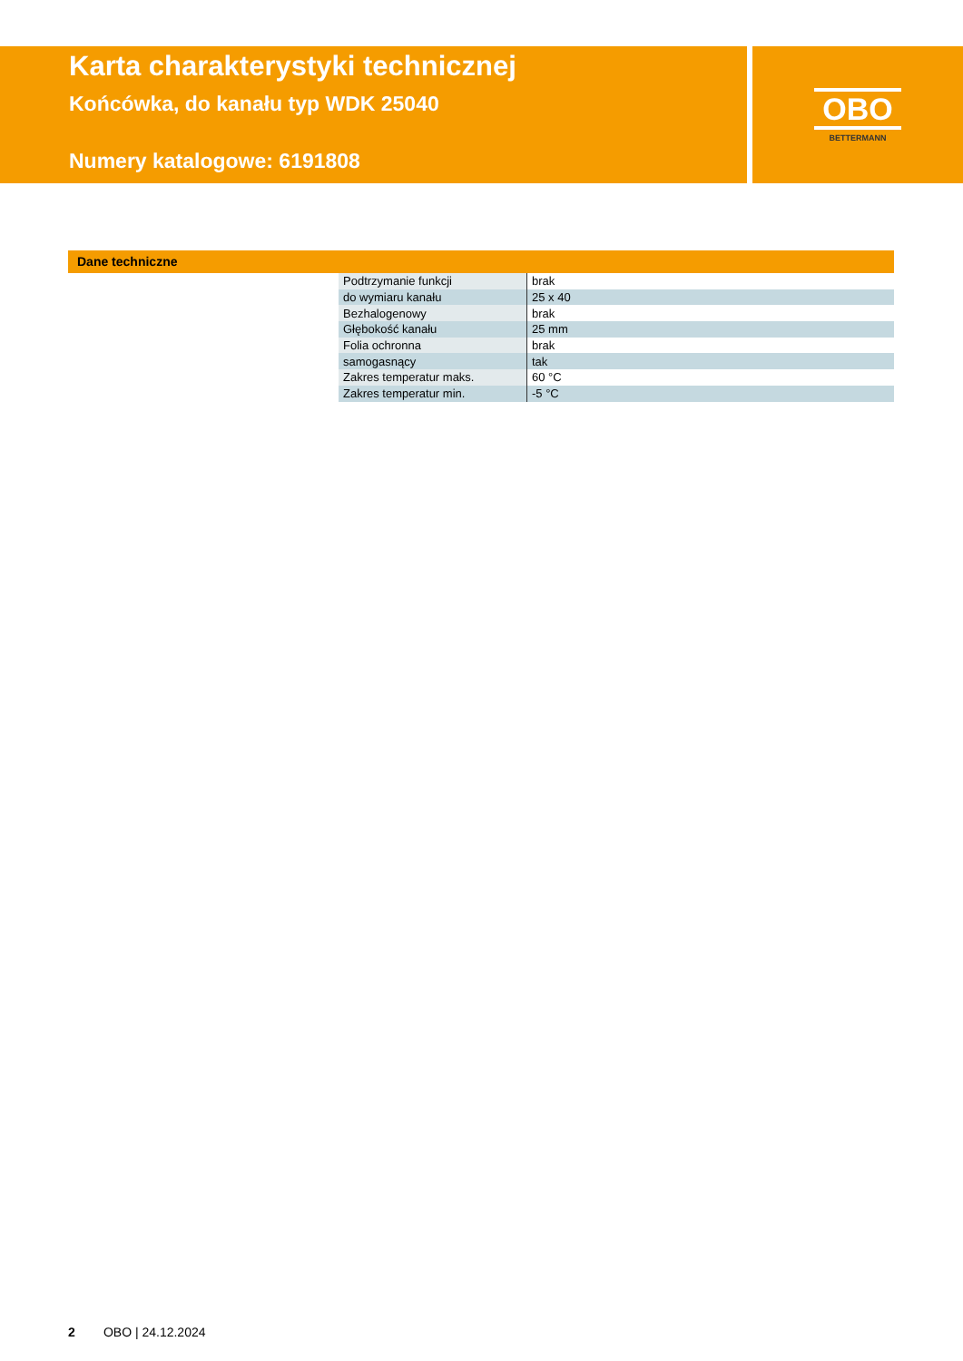Karta charakterystyki technicznej
Końcówka, do kanału typ WDK 25040
Numery katalogowe: 6191808
OBO
BETTERMANN
Dane techniczne
| Podtrzymanie funkcji | brak |
| do wymiaru kanału | 25 x 40 |
| Bezhalogenowy | brak |
| Głębokość kanału | 25 mm |
| Folia ochronna | brak |
| samogasnący | tak |
| Zakres temperatur maks. | 60 °C |
| Zakres temperatur min. | -5 °C |
2 OBO | 24.12.2024